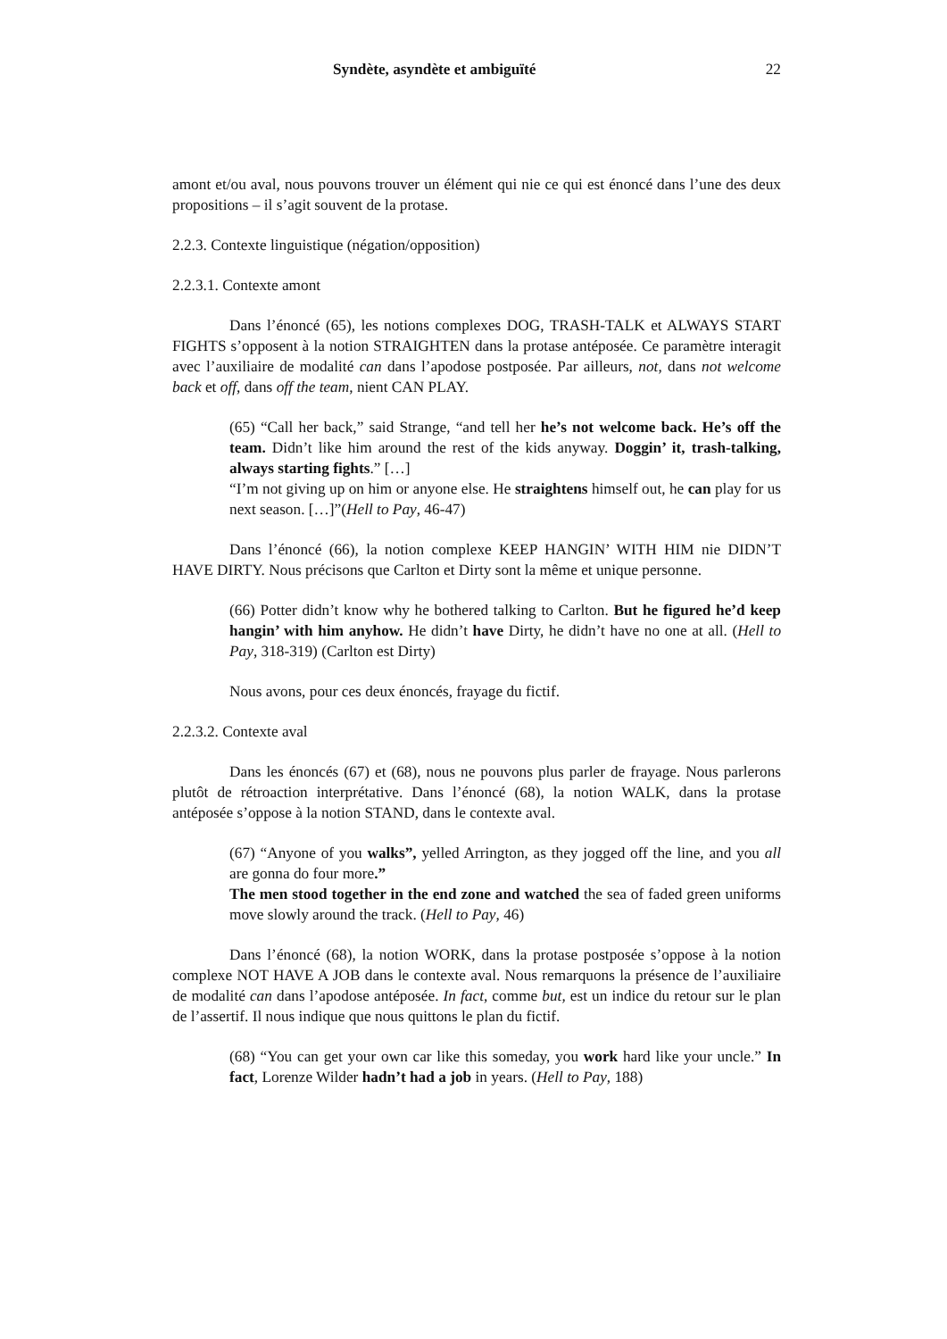Syndète, asyndète et ambiguïté 22
amont et/ou aval, nous pouvons trouver un élément qui nie ce qui est énoncé dans l’une des deux propositions – il s’agit souvent de la protase.
2.2.3. Contexte linguistique (négation/opposition)
2.2.3.1. Contexte amont
Dans l’énoncé (65), les notions complexes DOG, TRASH-TALK et ALWAYS START FIGHTS s’opposent à la notion STRAIGHTEN dans la protase antéposée. Ce paramètre interagit avec l’auxiliaire de modalité can dans l’apodose postposée. Par ailleurs, not, dans not welcome back et off, dans off the team, nient CAN PLAY.
(65) “Call her back,” said Strange, “and tell her he’s not welcome back. He’s off the team. Didn’t like him around the rest of the kids anyway. Doggin’ it, trash-talking, always starting fights.” […]
“I’m not giving up on him or anyone else. He straightens himself out, he can play for us next season. […]”(Hell to Pay, 46-47)
Dans l’énoncé (66), la notion complexe KEEP HANGIN’ WITH HIM nie DIDN’T HAVE DIRTY. Nous précisons que Carlton et Dirty sont la même et unique personne.
(66) Potter didn’t know why he bothered talking to Carlton. But he figured he’d keep hangin’ with him anyhow. He didn’t have Dirty, he didn’t have no one at all. (Hell to Pay, 318-319) (Carlton est Dirty)
Nous avons, pour ces deux énoncés, frayage du fictif.
2.2.3.2. Contexte aval
Dans les énoncés (67) et (68), nous ne pouvons plus parler de frayage. Nous parlerons plutôt de rétroaction interprétative. Dans l’énoncé (68), la notion WALK, dans la protase antéposée s’oppose à la notion STAND, dans le contexte aval.
(67) “Anyone of you walks”, yelled Arrington, as they jogged off the line, and you all are gonna do four more.”
The men stood together in the end zone and watched the sea of faded green uniforms move slowly around the track. (Hell to Pay, 46)
Dans l’énoncé (68), la notion WORK, dans la protase postposée s’oppose à la notion complexe NOT HAVE A JOB dans le contexte aval. Nous remarquons la présence de l’auxiliaire de modalité can dans l’apodose antéposée. In fact, comme but, est un indice du retour sur le plan de l’assertif. Il nous indique que nous quittons le plan du fictif.
(68) “You can get your own car like this someday, you work hard like your uncle.” In fact, Lorenze Wilder hadn’t had a job in years. (Hell to Pay, 188)